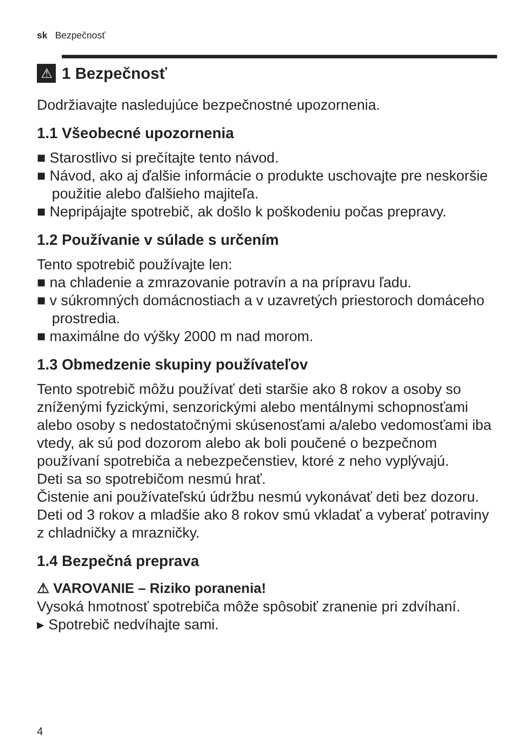sk Bezpečnosť
⚠
1 Bezpečnosť
Dodržiavajte nasledujúce bezpečnostné upozornenia.
1.1 Všeobecné upozornenia
■ Starostlivo si prečítajte tento návod.
■ Návod, ako aj ďalšie informácie o produkte uschovajte pre neskoršie použitie alebo ďalšieho majiteľa.
■ Nepripájajte spotrebič, ak došlo k poškodeniu počas prepravy.
1.2 Používanie v súlade s určením
Tento spotrebič používajte len:
■ na chladenie a zmrazovanie potravín a na prípravu ľadu.
■ v súkromných domácnostiach a v uzavretých priestoroch domáceho prostredia.
■ maximálne do výšky 2000 m nad morom.
1.3 Obmedzenie skupiny používateľov
Tento spotrebič môžu používať deti staršie ako 8 rokov a osoby so zníženými fyzickými, senzorickými alebo mentálnymi schopnosťami alebo osoby s nedostatočnými skúsenosťami a/alebo vedomosťami iba vtedy, ak sú pod dozorom alebo ak boli poučené o bezpečnom používaní spotrebiča a nebezpečenstiev, ktoré z neho vyplývajú.
Deti sa so spotrebičom nesmú hrať.
Čistenie ani používateľskú údržbu nesmú vykonávať deti bez dozoru.
Deti od 3 rokov a mladšie ako 8 rokov smú vkladať a vyberať potraviny z chladničky a mrazničky.
1.4 Bezpečná preprava
⚠ VAROVANIE – Riziko poranenia!
Vysoká hmotnosť spotrebiča môže spôsobiť zranenie pri zdvíhaní.
▸ Spotrebič nedvíhajte sami.
4